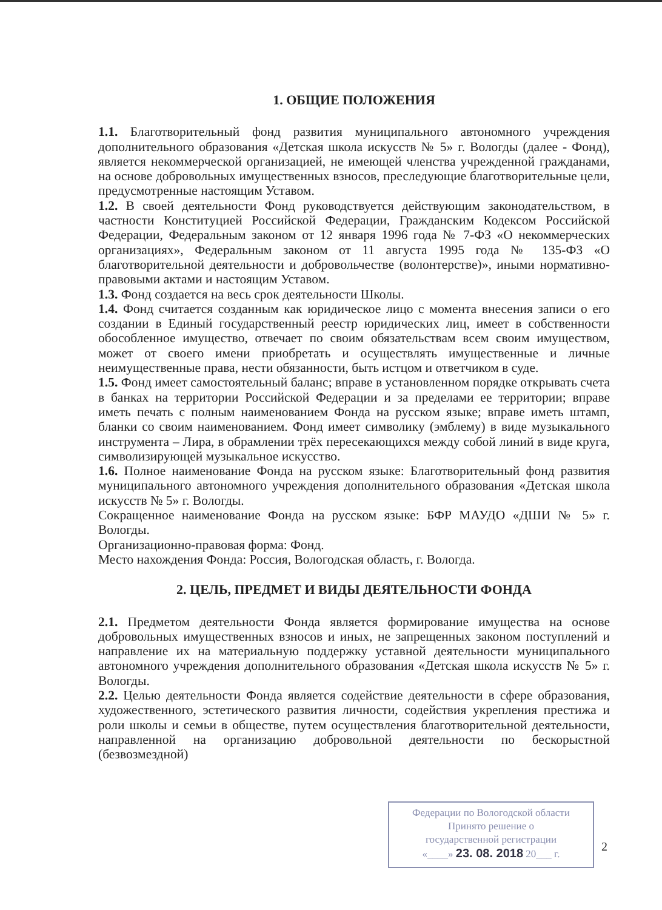1. ОБЩИЕ ПОЛОЖЕНИЯ
1.1. Благотворительный фонд развития муниципального автономного учреждения дополнительного образования «Детская школа искусств № 5» г. Вологды (далее - Фонд), является некоммерческой организацией, не имеющей членства учрежденной гражданами, на основе добровольных имущественных взносов, преследующие благотворительные цели, предусмотренные настоящим Уставом.
1.2. В своей деятельности Фонд руководствуется действующим законодательством, в частности Конституцией Российской Федерации, Гражданским Кодексом Российской Федерации, Федеральным законом от 12 января 1996 года № 7-ФЗ «О некоммерческих организациях», Федеральным законом от 11 августа 1995 года № 135-ФЗ «О благотворительной деятельности и добровольчестве (волонтерстве)», иными нормативно-правовыми актами и настоящим Уставом.
1.3. Фонд создается на весь срок деятельности Школы.
1.4. Фонд считается созданным как юридическое лицо с момента внесения записи о его создании в Единый государственный реестр юридических лиц, имеет в собственности обособленное имущество, отвечает по своим обязательствам всем своим имуществом, может от своего имени приобретать и осуществлять имущественные и личные неимущественные права, нести обязанности, быть истцом и ответчиком в суде.
1.5. Фонд имеет самостоятельный баланс; вправе в установленном порядке открывать счета в банках на территории Российской Федерации и за пределами ее территории; вправе иметь печать с полным наименованием Фонда на русском языке; вправе иметь штамп, бланки со своим наименованием. Фонд имеет символику (эмблему) в виде музыкального инструмента – Лира, в обрамлении трёх пересекающихся между собой линий в виде круга, символизирующей музыкальное искусство.
1.6. Полное наименование Фонда на русском языке: Благотворительный фонд развития муниципального автономного учреждения дополнительного образования «Детская школа искусств № 5» г. Вологды.
Сокращенное наименование Фонда на русском языке: БФР МАУДО «ДШИ № 5» г. Вологды.
Организационно-правовая форма: Фонд.
Место нахождения Фонда: Россия, Вологодская область, г. Вологда.
2. ЦЕЛЬ, ПРЕДМЕТ И ВИДЫ ДЕЯТЕЛЬНОСТИ ФОНДА
2.1. Предметом деятельности Фонда является формирование имущества на основе добровольных имущественных взносов и иных, не запрещенных законом поступлений и направление их на материальную поддержку уставной деятельности муниципального автономного учреждения дополнительного образования «Детская школа искусств № 5» г. Вологды.
2.2. Целью деятельности Фонда является содействие деятельности в сфере образования, художественного, эстетического развития личности, содействия укрепления престижа и роли школы и семьи в обществе, путем осуществления благотворительной деятельности, направленной на организацию добровольной деятельности по бескорыстной (безвозмездной)
Федерации по Вологодской области
Принято решение о
государственной регистрации
«____» 23. 08. 2018 20___ г.
2